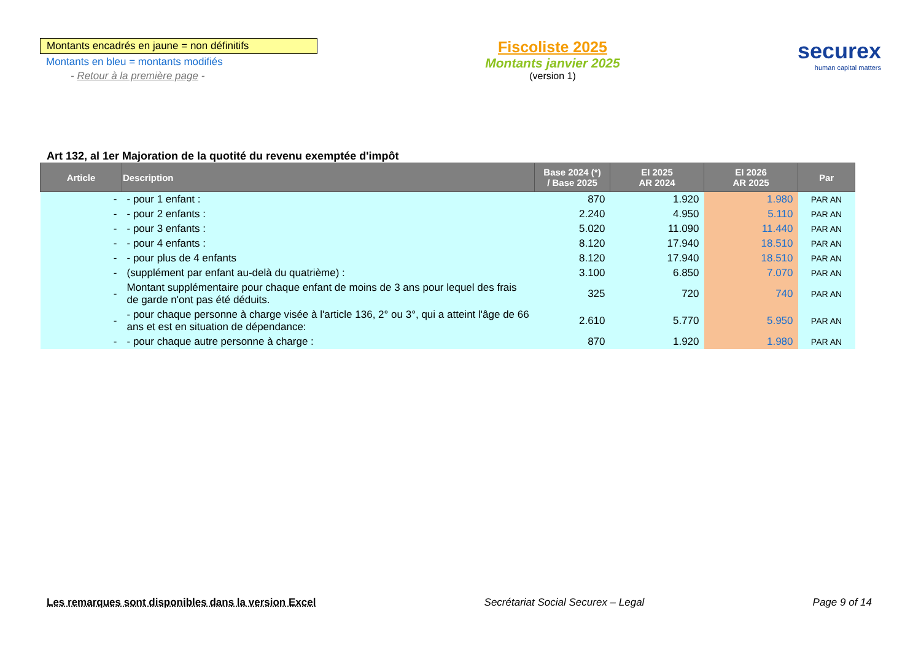Montants encadrés en jaune = non définitifs
Montants en bleu = montants modifiés
- Retour à la première page -
Fiscoliste 2025
Montants janvier 2025
(version 1)
securex
human capital matters
Art 132, al 1er Majoration de la quotité du revenu exemptée d'impôt
| Article | Description | Base 2024 (*) / Base 2025 | EI 2025 AR 2024 | EI 2026 AR 2025 | Par |
| --- | --- | --- | --- | --- | --- |
| - | - pour 1 enfant : | 870 | 1.920 | 1.980 | PAR AN |
| - | - pour 2 enfants : | 2.240 | 4.950 | 5.110 | PAR AN |
| - | - pour 3 enfants : | 5.020 | 11.090 | 11.440 | PAR AN |
| - | - pour 4 enfants : | 8.120 | 17.940 | 18.510 | PAR AN |
| - | - pour plus de 4 enfants | 8.120 | 17.940 | 18.510 | PAR AN |
| - | (supplément par enfant au-delà du quatrième) : | 3.100 | 6.850 | 7.070 | PAR AN |
| - | Montant supplémentaire pour chaque enfant de moins de 3 ans pour lequel des frais de garde n'ont pas été déduits. | 325 | 720 | 740 | PAR AN |
| - | - pour chaque personne à charge visée à l'article 136, 2° ou 3°, qui a atteint l'âge de 66 ans et est en situation de dépendance: | 2.610 | 5.770 | 5.950 | PAR AN |
| - | - pour chaque autre personne à charge : | 870 | 1.920 | 1.980 | PAR AN |
Les remarques sont disponibles dans la version Excel Secrétariat Social Securex – Legal Page 9 of 14